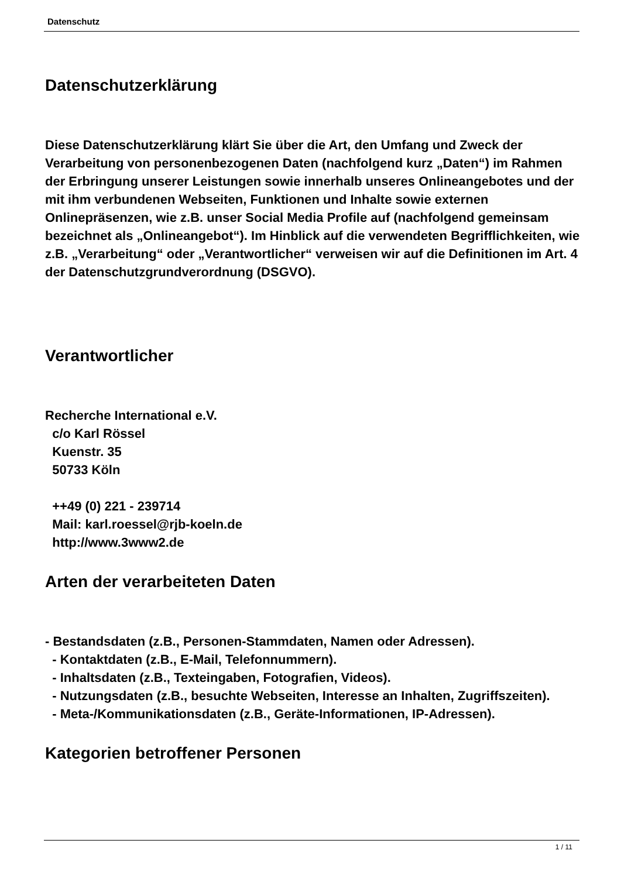Datenschutz
Datenschutzerklärung
Diese Datenschutzerklärung klärt Sie über die Art, den Umfang und Zweck der Verarbeitung von personenbezogenen Daten (nachfolgend kurz „Daten“) im Rahmen der Erbringung unserer Leistungen sowie innerhalb unseres Onlineangebotes und der mit ihm verbundenen Webseiten, Funktionen und Inhalte sowie externen Onlinepräsenzen, wie z.B. unser Social Media Profile auf (nachfolgend gemeinsam bezeichnet als „Onlineangebot“). Im Hinblick auf die verwendeten Begrifflichkeiten, wie z.B. „Verarbeitung“ oder „Verantwortlicher“ verweisen wir auf die Definitionen im Art. 4 der Datenschutzgrundverordnung (DSGVO).
Verantwortlicher
Recherche International e.V.
c/o Karl Rössel
Kuenstr. 35
50733 Köln
++49 (0) 221 - 239714
Mail: karl.roessel@rjb-koeln.de
http://www.3www2.de
Arten der verarbeiteten Daten
- Bestandsdaten (z.B., Personen-Stammdaten, Namen oder Adressen).
- Kontaktdaten (z.B., E-Mail, Telefonnummern).
- Inhaltsdaten (z.B., Texteingaben, Fotografien, Videos).
- Nutzungsdaten (z.B., besuchte Webseiten, Interesse an Inhalten, Zugriffszeiten).
- Meta-/Kommunikationsdaten (z.B., Geräte-Informationen, IP-Adressen).
Kategorien betroffener Personen
1 / 11